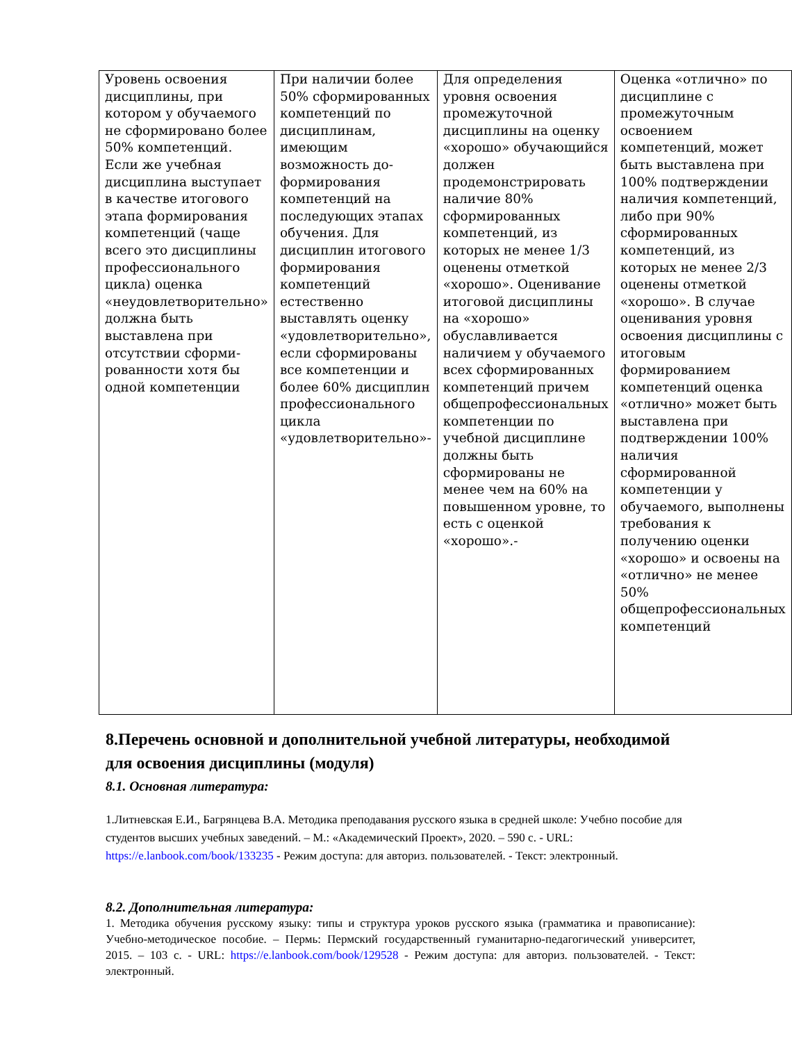| Уровень освоения дисциплины, при котором у обучаемого не сформировано более 50% компетенций. Если же учебная дисциплина выступает в качестве итогового этапа формирования компетенций (чаще всего это дисциплины профессионального цикла) оценка «неудовлетворительно» должна быть выставлена при отсутствии сформи-рованности хотя бы одной компетенции | При наличии более 50% сформированных компетенций по дисциплинам, имеющим возможность до-формирования компетенций на последующих этапах обучения. Для дисциплин итогового формирования компетенций естественно выставлять оценку «удовлетворительно», если сформированы все компетенции и более 60% дисциплин профессионального цикла «удовлетворительно»- | Для определения уровня освоения промежуточной дисциплины на оценку «хорошо» обучающийся должен продемонстрировать наличие 80% сформированных компетенций, из которых не менее 1/3 оценены отметкой «хорошо». Оценивание итоговой дисциплины на «хорошо» обуславливается наличием у обучаемого всех сформированных компетенций причем общепрофессиональных компетенции по учебной дисциплине должны быть сформированы не менее чем на 60% на повышенном уровне, то есть с оценкой «хорошо».- | Оценка «отлично» по дисциплине с промежуточным освоением компетенций, может быть выставлена при 100% подтверждении наличия компетенций, либо при 90% сформированных компетенций, из которых не менее 2/3 оценены отметкой «хорошо». В случае оценивания уровня освоения дисциплины с итоговым формированием компетенций оценка «отлично» может быть выставлена при подтверждении 100% наличия сформированной компетенции у обучаемого, выполнены требования к получению оценки «хорошо» и освоены на «отлично» не менее 50% общепрофессиональных компетенций |
8.Перечень основной и дополнительной учебной литературы, необходимой для освоения дисциплины (модуля)
8.1. Основная литература:
1.Литневская Е.И., Багрянцева В.А. Методика преподавания русского языка в средней школе: Учебно пособие для студентов высших учебных заведений. – М.: «Академический Проект», 2020. – 590 с. - URL: https://e.lanbook.com/book/133235 - Режим доступа: для авториз. пользователей. - Текст: электронный.
8.2. Дополнительная литература:
1. Методика обучения русскому языку: типы и структура уроков русского языка (грамматика и правописание): Учебно-методическое пособие. – Пермь: Пермский государственный гуманитарно-педагогический университет, 2015. – 103 с. - URL: https://e.lanbook.com/book/129528 - Режим доступа: для авториз. пользователей. - Текст: электронный.